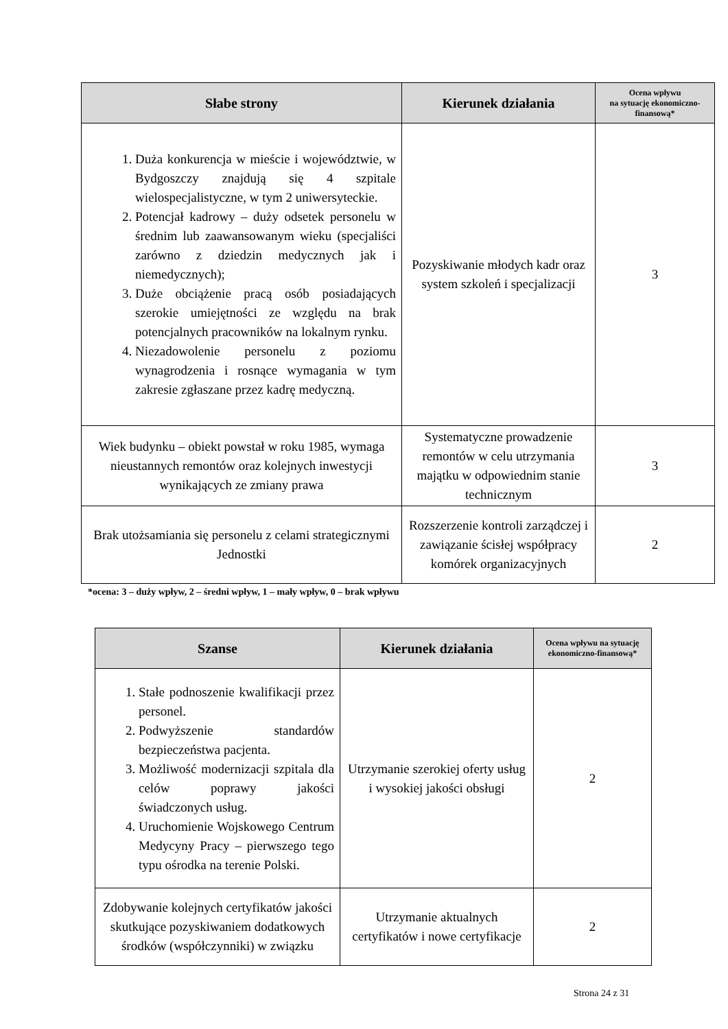| Słabe strony | Kierunek działania | Ocena wpływu na sytuację ekonomiczno-finansową* |
| --- | --- | --- |
| 1. Duża konkurencja w mieście i województwie, w Bydgoszczy znajdują się 4 szpitale wielospecjalistyczne, w tym 2 uniwersyteckie. 2. Potencjał kadrowy – duży odsetek personelu w średnim lub zaawansowanym wieku (specjaliści zarówno z dziedzin medycznych jak i niemedycznych); 3. Duże obciążenie pracą osób posiadających szerokie umiejętności ze względu na brak potencjalnych pracowników na lokalnym rynku. 4. Niezadowolenie personelu z poziomu wynagrodzenia i rosnące wymagania w tym zakresie zgłaszane przez kadrę medyczną. | Pozyskiwanie młodych kadr oraz system szkoleń i specjalizacji | 3 |
| Wiek budynku – obiekt powstał w roku 1985, wymaga nieustannych remontów oraz kolejnych inwestycji wynikających ze zmiany prawa | Systematyczne prowadzenie remontów w celu utrzymania majątku w odpowiednim stanie technicznym | 3 |
| Brak utożsamiania się personelu z celami strategicznymi Jednostki | Rozszerzenie kontroli zarządczej i zawiązanie ścisłej współpracy komórek organizacyjnych | 2 |
*ocena: 3 – duży wpływ, 2 – średni wpływ, 1 – mały wpływ, 0 – brak wpływu
| Szanse | Kierunek działania | Ocena wpływu na sytuację ekonomiczno-finansową* |
| --- | --- | --- |
| 1. Stałe podnoszenie kwalifikacji przez personel. 2. Podwyższenie standardów bezpieczeństwa pacjenta. 3. Możliwość modernizacji szpitala dla celów poprawy jakości świadczonych usług. 4. Uruchomienie Wojskowego Centrum Medycyny Pracy – pierwszego tego typu ośrodka na terenie Polski. | Utrzymanie szerokiej oferty usług i wysokiej jakości obsługi | 2 |
| Zdobywanie kolejnych certyfikatów jakości skutkujące pozyskiwaniem dodatkowych środków (współczynniki) w związku | Utrzymanie aktualnych certyfikatów i nowe certyfikacje | 2 |
Strona 24 z 31